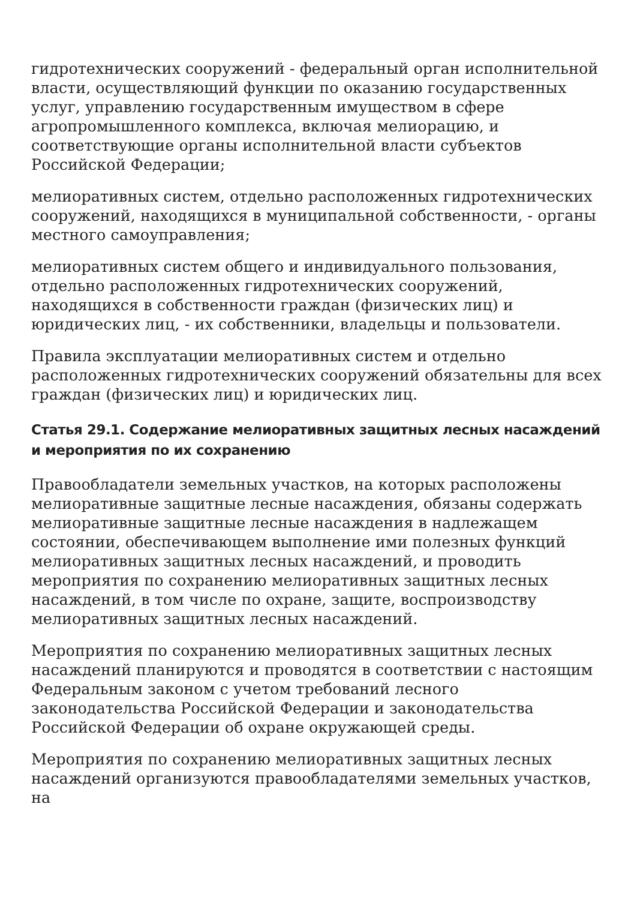гидротехнических сооружений - федеральный орган исполнительной власти, осуществляющий функции по оказанию государственных услуг, управлению государственным имуществом в сфере агропромышленного комплекса, включая мелиорацию, и соответствующие органы исполнительной власти субъектов Российской Федерации;
мелиоративных систем, отдельно расположенных гидротехнических сооружений, находящихся в муниципальной собственности, - органы местного самоуправления;
мелиоративных систем общего и индивидуального пользования, отдельно расположенных гидротехнических сооружений, находящихся в собственности граждан (физических лиц) и юридических лиц, - их собственники, владельцы и пользователи.
Правила эксплуатации мелиоративных систем и отдельно расположенных гидротехнических сооружений обязательны для всех граждан (физических лиц) и юридических лиц.
Статья 29.1. Содержание мелиоративных защитных лесных насаждений и мероприятия по их сохранению
Правообладатели земельных участков, на которых расположены мелиоративные защитные лесные насаждения, обязаны содержать мелиоративные защитные лесные насаждения в надлежащем состоянии, обеспечивающем выполнение ими полезных функций мелиоративных защитных лесных насаждений, и проводить мероприятия по сохранению мелиоративных защитных лесных насаждений, в том числе по охране, защите, воспроизводству мелиоративных защитных лесных насаждений.
Мероприятия по сохранению мелиоративных защитных лесных насаждений планируются и проводятся в соответствии с настоящим Федеральным законом с учетом требований лесного законодательства Российской Федерации и законодательства Российской Федерации об охране окружающей среды.
Мероприятия по сохранению мелиоративных защитных лесных насаждений организуются правообладателями земельных участков, на